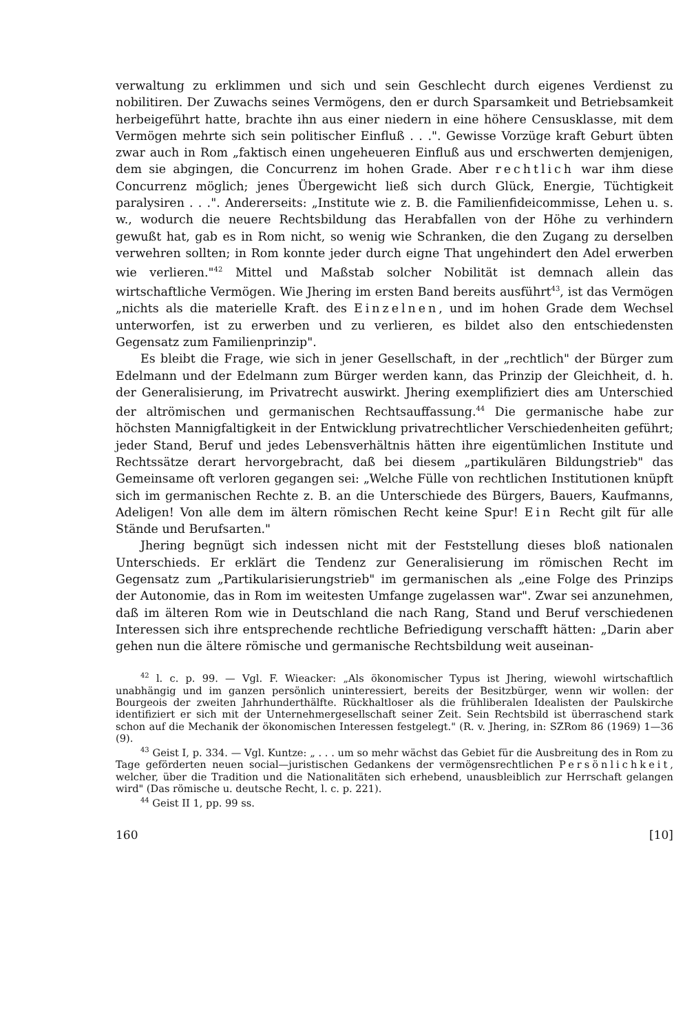verwaltung zu erklimmen und sich und sein Geschlecht durch eigenes Verdienst zu nobilitiren. Der Zuwachs seines Vermögens, den er durch Sparsamkeit und Betriebsamkeit herbeigeführt hatte, brachte ihn aus einer niedern in eine höhere Censusklasse, mit dem Vermögen mehrte sich sein politischer Einfluß . . .". Gewisse Vorzüge kraft Geburt übten zwar auch in Rom „faktisch einen ungeheueren Einfluß aus und erschwerten demjenigen, dem sie abgingen, die Concurrenz im hohen Grade. Aber rechtlich war ihm diese Concurrenz möglich; jenes Übergewicht ließ sich durch Glück, Energie, Tüchtigkeit paralysiren . . .". Andererseits: „Institute wie z. B. die Familienfideicommisse, Lehen u. s. w., wodurch die neuere Rechtsbildung das Herabfallen von der Höhe zu verhindern gewußt hat, gab es in Rom nicht, so wenig wie Schranken, die den Zugang zu derselben verwehren sollten; in Rom konnte jeder durch eigne That ungehindert den Adel erwerben wie verlieren."<sup>42</sup> Mittel und Maßstab solcher Nobilität ist demnach allein das wirtschaftliche Vermögen. Wie Jhering im ersten Band bereits ausführt<sup>43</sup>, ist das Vermögen „nichts als die materielle Kraft. des Einzelnen, und im hohen Grade dem Wechsel unterworfen, ist zu erwerben und zu verlieren, es bildet also den entschiedensten Gegensatz zum Familienprinzip".
Es bleibt die Frage, wie sich in jener Gesellschaft, in der „rechtlich" der Bürger zum Edelmann und der Edelmann zum Bürger werden kann, das Prinzip der Gleichheit, d. h. der Generalisierung, im Privatrecht auswirkt. Jhering exemplifiziert dies am Unterschied der altrömischen und germanischen Rechtsauffassung.<sup>44</sup> Die germanische habe zur höchsten Mannigfaltigkeit in der Entwicklung privatrechtlicher Verschiedenheiten geführt; jeder Stand, Beruf und jedes Lebensverhältnis hätten ihre eigentümlichen Institute und Rechtssätze derart hervorgebracht, daß bei diesem „partikulären Bildungstrieb" das Gemeinsame oft verloren gegangen sei: „Welche Fülle von rechtlichen Institutionen knüpft sich im germanischen Rechte z. B. an die Unterschiede des Bürgers, Bauers, Kaufmanns, Adeligen! Von alle dem im ältern römischen Recht keine Spur! Ein Recht gilt für alle Stände und Berufsarten."
Jhering begnügt sich indessen nicht mit der Feststellung dieses bloß nationalen Unterschieds. Er erklärt die Tendenz zur Generalisierung im römischen Recht im Gegensatz zum „Partikularisierungstrieb" im germanischen als „eine Folge des Prinzips der Autonomie, das in Rom im weitesten Umfange zugelassen war". Zwar sei anzunehmen, daß im älteren Rom wie in Deutschland die nach Rang, Stand und Beruf verschiedenen Interessen sich ihre entsprechende rechtliche Befriedigung verschafft hätten: „Darin aber gehen nun die ältere römische und germanische Rechtsbildung weit auseinan-
<sup>42</sup> l. c. p. 99. — Vgl. F. Wieacker: „Als ökonomischer Typus ist Jhering, wiewohl wirtschaftlich unabhängig und im ganzen persönlich uninteressiert, bereits der Besitzbürger, wenn wir wollen: der Bourgeois der zweiten Jahrhunderthälfte. Rückhaltloser als die frühliberalen Idealisten der Paulskirche identifiziert er sich mit der Unternehmergesellschaft seiner Zeit. Sein Rechtsbild ist überraschend stark schon auf die Mechanik der ökonomischen Interessen festgelegt." (R. v. Jhering, in: SZRom 86 (1969) 1—36 (9).
<sup>43</sup> Geist I, p. 334. — Vgl. Kuntze: „ . . . um so mehr wächst das Gebiet für die Ausbreitung des in Rom zu Tage geförderten neuen social—juristischen Gedankens der vermögensrechtlichen Persönlichkeit, welcher, über die Tradition und die Nationalitäten sich erhebend, unausbleiblich zur Herrschaft gelangen wird" (Das römische u. deutsche Recht, l. c. p. 221).
<sup>44</sup> Geist II 1, pp. 99 ss.
160 [10]